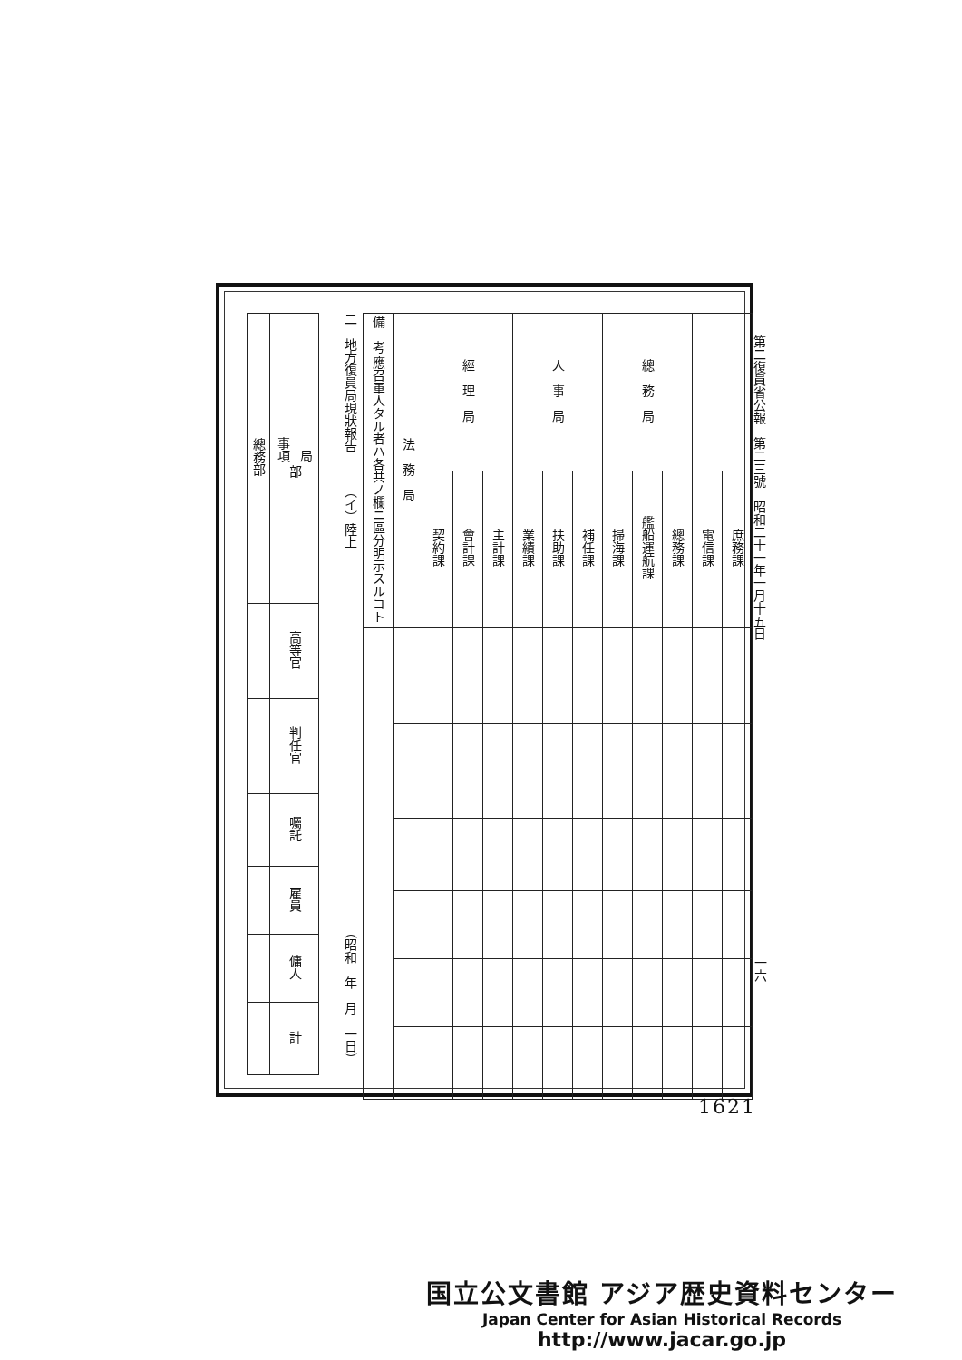第二復員省公報　第二三號　昭和二十一年一月十五日
一六
| | | 總 務 局 | | | 人 事 局 | | | 經 理 局 | | | 法 務 局 | 備 考 應召軍人タル者ハ各共ノ欄ニ區分明示スルコト |
| 庶務課 | 電信課 | 總務課 | 艦船運航課 | 掃海課 | 補任課 | 扶助課 | 業績課 | 主計課 | 會計課 | 契約課 | | |
二　地方復員局現狀報告
（イ）陸上
（昭和　年　月　一日）
| 局 事項 部 | 總務部 |
| 高等官 | |
| 判任官 | |
| 囑託 | |
| 雇員 | |
| 傭人 | |
| 計 | |
1621
国立公文書館 アジア歴史資料センター
Japan Center for Asian Historical Records
http://www.jacar.go.jp